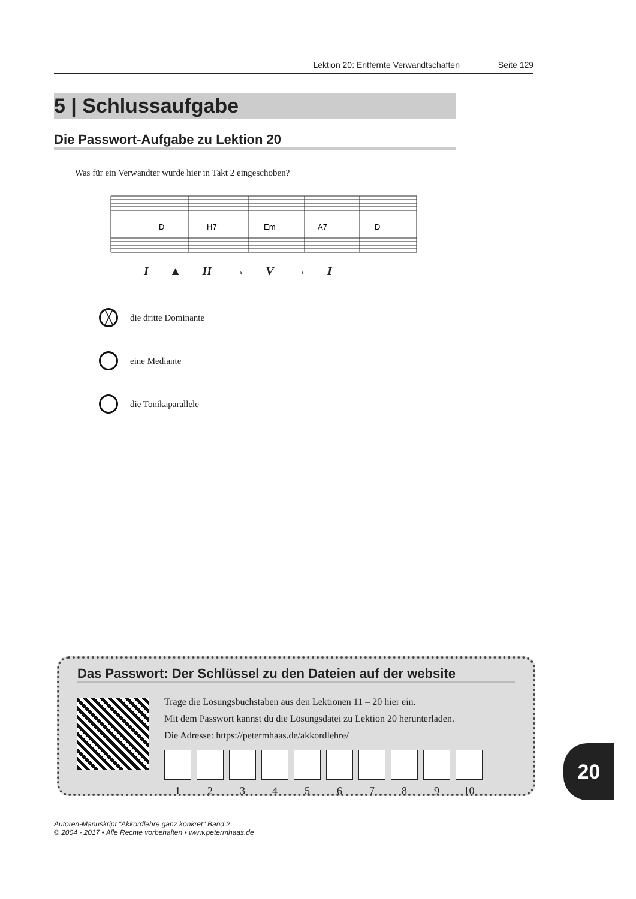Lektion 20: Entfernte Verwandtschaften Seite 129
5 | Schlussaufgabe
Die Passwort-Aufgabe zu Lektion 20
Was für ein Verwandter wurde hier in Takt 2 eingeschoben?
D
H7
Em
A7
D
I ▲ II → V → I
╳ die dritte Dominante
eine Mediante
die Tonikaparallele
Das Passwort: Der Schlüssel zu den Dateien auf der website
Trage die Lösungsbuchstaben aus den Lektionen 11 – 20 hier ein.
Mit dem Passwort kannst du die Lösungsdatei zu Lektion 20 herunterladen.
Die Adresse: https://petermhaas.de/akkordlehre/
1 2 3 4 5 6 7 8 9 10
20
Autoren-Manuskript "Akkordlehre ganz konkret" Band 2
© 2004 - 2017 • Alle Rechte vorbehalten • www.petermhaas.de